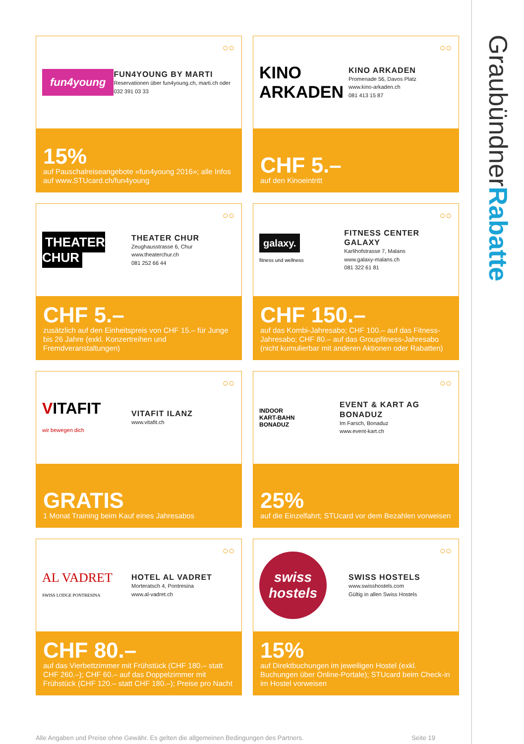GraubündnerRabatte
○○
fun4young
FUN4YOUNG BY MARTI
Reservationen über fun4young.ch, marti.ch oder 032 391 03 33
15%
auf Pauschalreiseangebote «fun4young 2016»; alle Infos auf www.STUcard.ch/fun4young
○○
KINO ARKADEN
KINO ARKADEN
Promenade 56, Davos Platz
www.kino-arkaden.ch
081 413 15 87
CHF 5.–
auf den Kinoeintritt
○○
THEATER CHUR
THEATER CHUR
Zeughausstrasse 6, Chur
www.theaterchur.ch
081 252 66 44
CHF 5.–
zusätzlich auf den Einheitspreis von CHF 15.– für Junge bis 26 Jahre (exkl. Konzertreihen und Fremdveranstaltungen)
○○
galaxy.
fitness und wellness
FITNESS CENTER GALAXY
Karlihofstrasse 7, Malans
www.galaxy-malans.ch
081 322 61 81
CHF 150.–
auf das Kombi-Jahresabo; CHF 100.– auf das Fitness-Jahresabo; CHF 80.– auf das Groupfitness-Jahresabo (nicht kumulierbar mit anderen Aktionen oder Rabatten)
○○
VITAFIT
wir bewegen dich
VITAFIT ILANZ
www.vitafit.ch
GRATIS
1 Monat Training beim Kauf eines Jahresabos
○○
INDOOR
KART-BAHN
BONADUZ
EVENT & KART AG BONADUZ
Im Farsch, Bonaduz
www.event-kart.ch
25%
auf die Einzelfahrt; STUcard vor dem Bezahlen vorweisen
○○
AL VADRET
SWISS LODGE PONTRESINA
HOTEL AL VADRET
Morteratsch 4, Pontresina
www.al-vadret.ch
CHF 80.–
auf das Vierbettzimmer mit Frühstück (CHF 180.– statt CHF 260.–); CHF 60.– auf das Doppelzimmer mit Frühstück (CHF 120.– statt CHF 180.–); Preise pro Nacht
○○
swiss hostels
SWISS HOSTELS
www.swisshostels.com
Gültig in allen Swiss Hostels
15%
auf Direktbuchungen im jeweiligen Hostel (exkl. Buchungen über Online-Portale); STUcard beim Check-in im Hostel vorweisen
Alle Angaben und Preise ohne Gewähr. Es gelten die allgemeinen Bedingungen des Partners. Seite 19